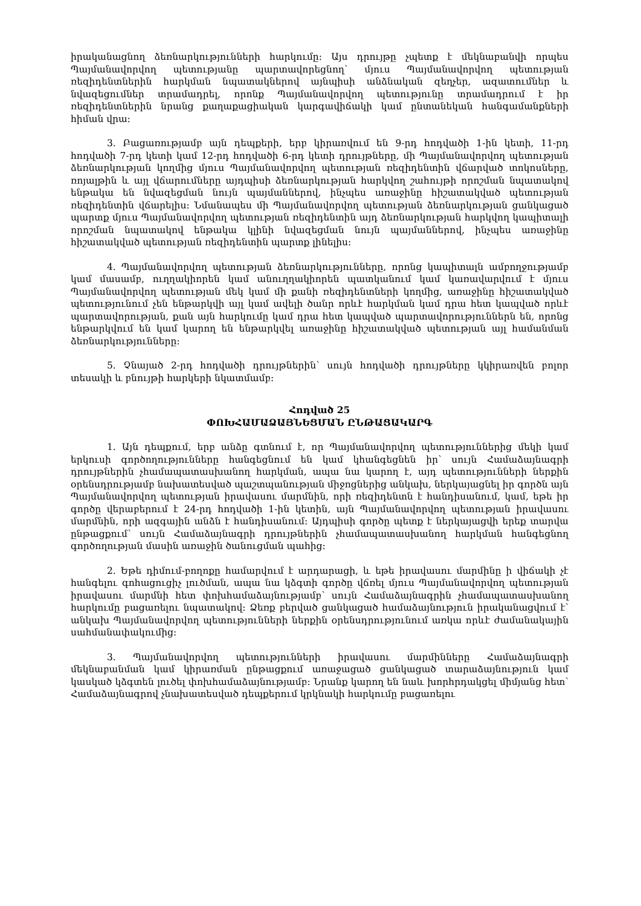իրականացնող ձեռնարկությունների հարկումը: Այս դրույթը չպետք է մեկնաբանվի որպես Պայմանավորվող պետությանը պարտավորեցնող՝ մյուս Պայմանավորվող պետության ռեզիդենտներին հարկման նպատակներով այնպիսի անձնական զեղչեր, ազատումներ և նվազեցումներ տրամադրել, որոնք Պայմանավորվող պետությունը տրամադրում է իր ռեզիդենտներին նրանց քաղաքացիական կարգավիճակի կամ ընտանեկան հանգամանքների հիման վրա:
3. Բացառությամբ այն դեպքերի, երբ կիրառվում են 9-րդ հոդվածի 1-ին կետի, 11-րդ հոդվածի 7-րդ կետի կամ 12-րդ հոդվածի 6-րդ կետի դրույթները, մի Պայմանավորվող պետության ձեռնարկության կողմից մյուս Պայմանավորվող պետության ռեզիդենտին վճարված տոկոսները, ռոյալթին և այլ վճարումները այդպիսի ձեռնարկության հարկվող շահույթի որոշման նպատակով ենթակա են նվազեցման նույն պայմաններով, ինչպես առաջինը հիշատակված պետության ռեզիդենտին վճարելիս: Նմանապես մի Պայմանավորվող պետության ձեռնարկության ցանկացած պարտք մյուս Պայմանավորվող պետության ռեզիդենտին այդ ձեռնարկության հարկվող կապիտալի որոշման նպատակով ենթակա կլինի նվազեցման նույն պայմաններով, ինչպես առաջինը հիշատակված պետության ռեզիդենտին պարտք լինելիս:
4. Պայմանավորվող պետության ձեռնարկությունները, որոնց կապիտալն ամբողջությամբ կամ մասամբ, ուղղակիորեն կամ անուղղակիորեն պատկանում կամ կառավարվում է մյուս Պայմանավորվող պետության մեկ կամ մի քանի ռեզիդենտների կողմից, առաջինը հիշատակված պետությունում չեն ենթարկվի այլ կամ ավելի ծանր որևէ հարկման կամ դրա հետ կապված որևէ պարտավորության, քան այն հարկումը կամ դրա հետ կապված պարտավորություններն են, որոնց ենթարկվում են կամ կարող են ենթարկվել առաջինը հիշատակված պետության այլ համանման ձեռնարկությունները:
5. Չնայած 2-րդ հոդվածի դրույթներին՝ սույն հոդվածի դրույթները կկիրառվեն բոլոր տեսակի և բնույթի հարկերի նկատմամբ:
Հոդված 25
ՓՈԽՀԱՄԱՁԱՅՆԵՑՄԱՆ ԸՆԹԱՑԱԿԱՐԳ
1. Այն դեպքում, երբ անձը գտնում է, որ Պայմանավորվող պետություններից մեկի կամ երկուսի գործողությունները հանգեցնում են կամ կհանգեցնեն իր՝ սույն Համաձայնագրի դրույթներին չհամապատասխանող հարկման, ապա նա կարող է, այդ պետությունների ներքին օրենսդրությամբ նախատեսված պաշտպանության միջոցներից անկախ, ներկայացնել իր գործն այն Պայմանավորվող պետության իրավասու մարմնին, որի ռեզիդենտն է հանդիսանում, կամ, եթե իր գործը վերաբերում է 24-րդ հոդվածի 1-ին կետին, այն Պայմանավորվող պետության իրավասու մարմնին, որի ազգային անձն է հանդիսանում: Այդպիսի գործը պետք է ներկայացվի երեք տարվա ընթացքում՝ սույն Համաձայնագրի դրույթներին չհամապատասխանող հարկման հանգեցնող գործողության մասին առաջին ծանուցման պահից:
2. Եթե դիմում-բողոքը համարվում է արդարացի, և եթե իրավասու մարմինը ի վիճակի չէ հանգելու գոհացուցիչ լուծման, ապա նա կձգտի գործը վճռել մյուս Պայմանավորվող պետության իրավասու մարմնի հետ փոխհամաձայնությամբ՝ սույն Համաձայնագրին չհամապատասխանող հարկումը բացառելու նպատակով: Ձեռք բերված ցանկացած համաձայնություն իրականացվում է՝ անկախ Պայմանավորվող պետությունների ներքին օրենսդրությունում առկա որևէ ժամանակային սահմանափակումից:
3. Պայմանավորվող պետությունների իրավասու մարմինները Համաձայնագրի մեկնաբանման կամ կիրառման ընթացքում առաջացած ցանկացած տարաձայնություն կամ կասկած կձգտեն լուծել փոխհամաձայնությամբ: Նրանք կարող են նաև խորհրդակցել միմյանց հետ՝ Համաձայնագրով չնախատեսված դեպքերում կրկնակի հարկումը բացառելու